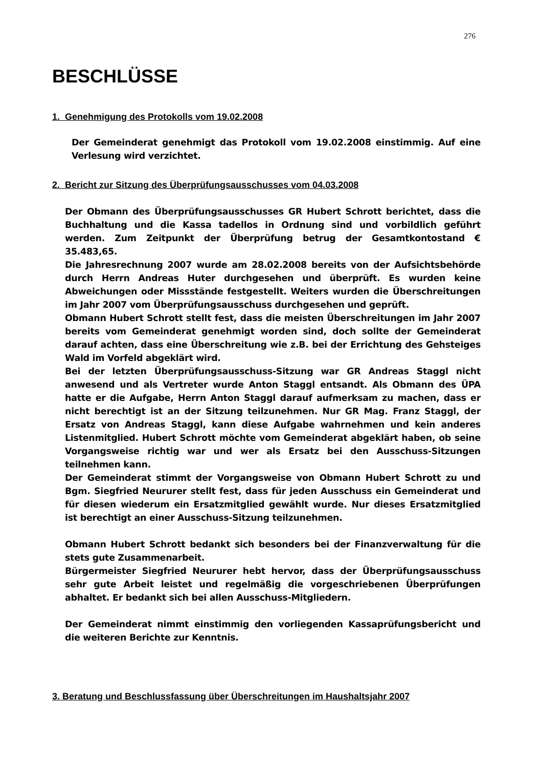276
BESCHLÜSSE
1. Genehmigung des Protokolls vom 19.02.2008
Der Gemeinderat genehmigt das Protokoll vom 19.02.2008 einstimmig. Auf eine Verlesung wird verzichtet.
2. Bericht zur Sitzung des Überprüfungsausschusses vom 04.03.2008
Der Obmann des Überprüfungsausschusses GR Hubert Schrott berichtet, dass die Buchhaltung und die Kassa tadellos in Ordnung sind und vorbildlich geführt werden. Zum Zeitpunkt der Überprüfung betrug der Gesamtkontostand € 35.483,65.
Die Jahresrechnung 2007 wurde am 28.02.2008 bereits von der Aufsichtsbehörde durch Herrn Andreas Huter durchgesehen und überprüft. Es wurden keine Abweichungen oder Missstände festgestellt. Weiters wurden die Überschreitungen im Jahr 2007 vom Überprüfungsausschuss durchgesehen und geprüft.
Obmann Hubert Schrott stellt fest, dass die meisten Überschreitungen im Jahr 2007 bereits vom Gemeinderat genehmigt worden sind, doch sollte der Gemeinderat darauf achten, dass eine Überschreitung wie z.B. bei der Errichtung des Gehsteiges Wald im Vorfeld abgeklärt wird.
Bei der letzten Überprüfungsausschuss-Sitzung war GR Andreas Staggl nicht anwesend und als Vertreter wurde Anton Staggl entsandt. Als Obmann des ÜPA hatte er die Aufgabe, Herrn Anton Staggl darauf aufmerksam zu machen, dass er nicht berechtigt ist an der Sitzung teilzunehmen. Nur GR Mag. Franz Staggl, der Ersatz von Andreas Staggl, kann diese Aufgabe wahrnehmen und kein anderes Listenmitglied. Hubert Schrott möchte vom Gemeinderat abgeklärt haben, ob seine Vorgangsweise richtig war und wer als Ersatz bei den Ausschuss-Sitzungen teilnehmen kann.
Der Gemeinderat stimmt der Vorgangsweise von Obmann Hubert Schrott zu und Bgm. Siegfried Neururer stellt fest, dass für jeden Ausschuss ein Gemeinderat und für diesen wiederum ein Ersatzmitglied gewählt wurde. Nur dieses Ersatzmitglied ist berechtigt an einer Ausschuss-Sitzung teilzunehmen.
Obmann Hubert Schrott bedankt sich besonders bei der Finanzverwaltung für die stets gute Zusammenarbeit.
Bürgermeister Siegfried Neururer hebt hervor, dass der Überprüfungsausschuss sehr gute Arbeit leistet und regelmäßig die vorgeschriebenen Überprüfungen abhaltet. Er bedankt sich bei allen Ausschuss-Mitgliedern.
Der Gemeinderat nimmt einstimmig den vorliegenden Kassaprüfungsbericht und die weiteren Berichte zur Kenntnis.
3. Beratung und Beschlussfassung über Überschreitungen im Haushaltsjahr 2007